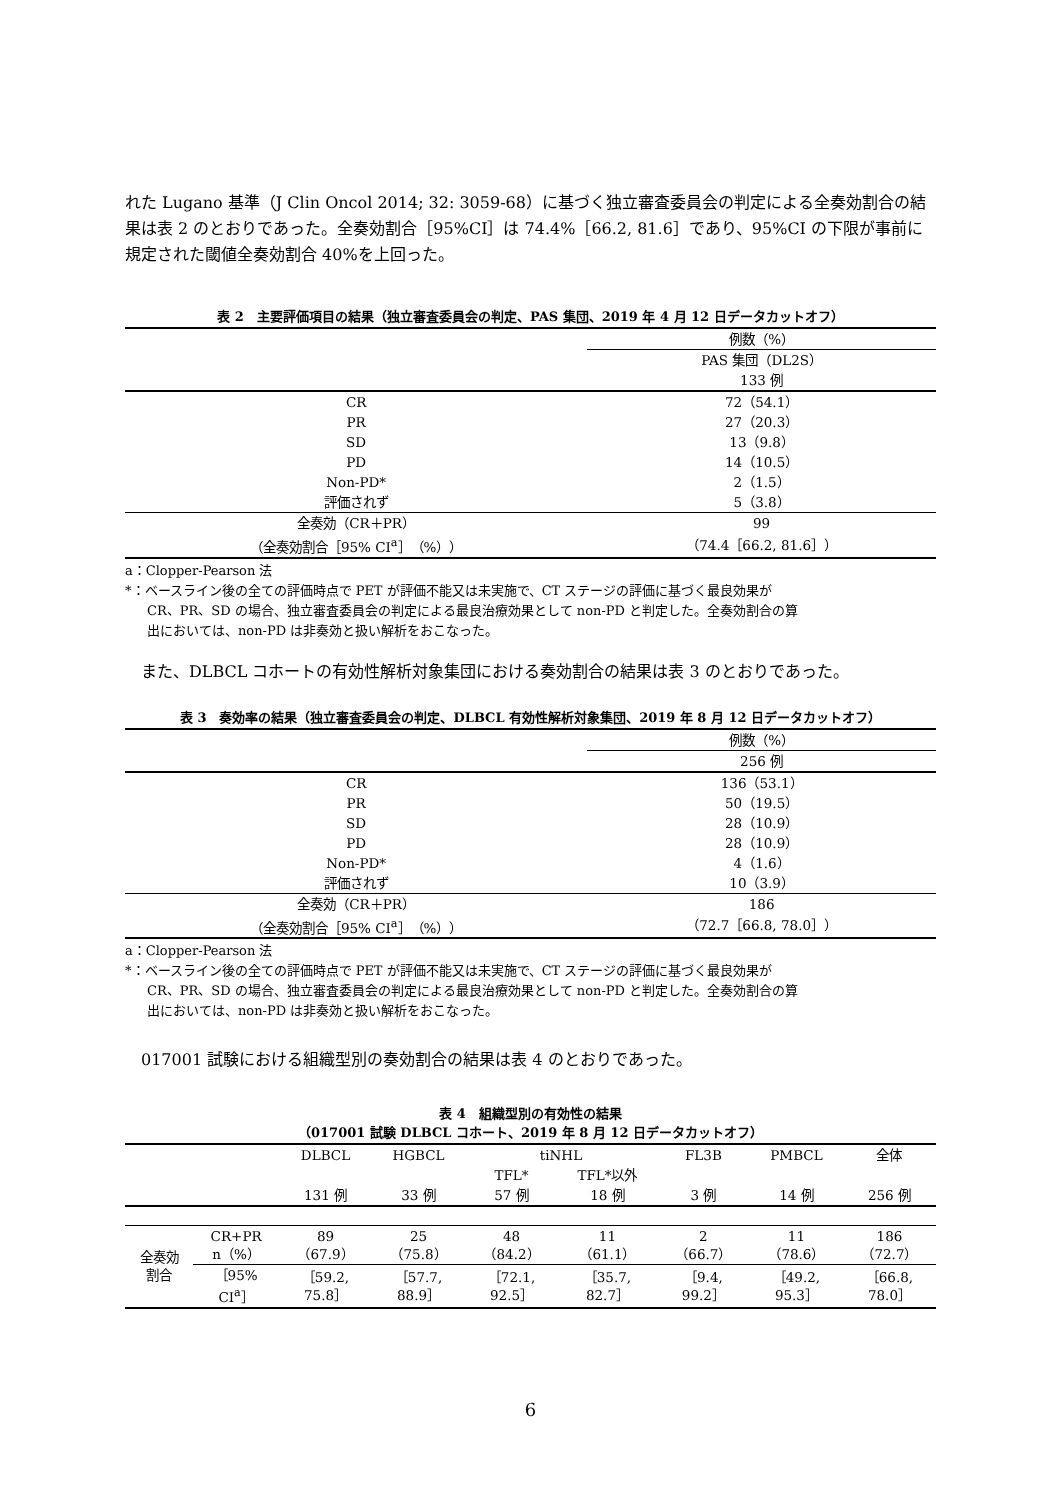れた Lugano 基準（J Clin Oncol 2014; 32: 3059-68）に基づく独立審査委員会の判定による全奏効割合の結果は表 2 のとおりであった。全奏効割合［95%CI］は 74.4%［66.2, 81.6］であり、95%CI の下限が事前に規定された閾値全奏効割合 40%を上回った。
表 2　主要評価項目の結果（独立審査委員会の判定、PAS 集団、2019 年 4 月 12 日データカットオフ）
| | 例数（%） |
| | PAS 集団（DL2S） |
| | 133 例 |
| CR | 72（54.1） |
| PR | 27（20.3） |
| SD | 13（9.8） |
| PD | 14（10.5） |
| Non-PD* | 2（1.5） |
| 評価されず | 5（3.8） |
| 全奏効（CR＋PR） | 99 |
| （全奏効割合［95% CI<sup>a</sup>］（%）） | （74.4［66.2, 81.6］） |
a：Clopper-Pearson 法
*：ベースライン後の全ての評価時点で PET が評価不能又は未実施で、CT ステージの評価に基づく最良効果が
CR、PR、SD の場合、独立審査委員会の判定による最良治療効果として non-PD と判定した。全奏効割合の算
出においては、non-PD は非奏効と扱い解析をおこなった。
　また、DLBCL コホートの有効性解析対象集団における奏効割合の結果は表 3 のとおりであった。
表 3　奏効率の結果（独立審査委員会の判定、DLBCL 有効性解析対象集団、2019 年 8 月 12 日データカットオフ）
| | 例数（%） |
| | 256 例 |
| CR | 136（53.1） |
| PR | 50（19.5） |
| SD | 28（10.9） |
| PD | 28（10.9） |
| Non-PD* | 4（1.6） |
| 評価されず | 10（3.9） |
| 全奏効（CR＋PR） | 186 |
| （全奏効割合［95% CI<sup>a</sup>］（%）） | （72.7［66.8, 78.0］） |
a：Clopper-Pearson 法
*：ベースライン後の全ての評価時点で PET が評価不能又は未実施で、CT ステージの評価に基づく最良効果が
CR、PR、SD の場合、独立審査委員会の判定による最良治療効果として non-PD と判定した。全奏効割合の算
出においては、non-PD は非奏効と扱い解析をおこなった。
　017001 試験における組織型別の奏効割合の結果は表 4 のとおりであった。
表 4　組織型別の有効性の結果
（017001 試験 DLBCL コホート、2019 年 8 月 12 日データカットオフ）
| | | DLBCL | HGBCL | tiNHL | | FL3B | PMBCL | 全体 |
| | | | | TFL* | TFL*以外 | | | |
| | | 131 例 | 33 例 | 57 例 | 18 例 | 3 例 | 14 例 | 256 例 |
| 全奏効 割合 | CR+PR n（%） | 89 （67.9） | 25 （75.8） | 48 （84.2） | 11 （61.1） | 2 （66.7） | 11 （78.6） | 186 （72.7） |
| | ［95% CI<sup>a</sup>］ | ［59.2, 75.8］ | ［57.7, 88.9］ | ［72.1, 92.5］ | ［35.7, 82.7］ | ［9.4, 99.2］ | ［49.2, 95.3］ | ［66.8, 78.0］ |
6